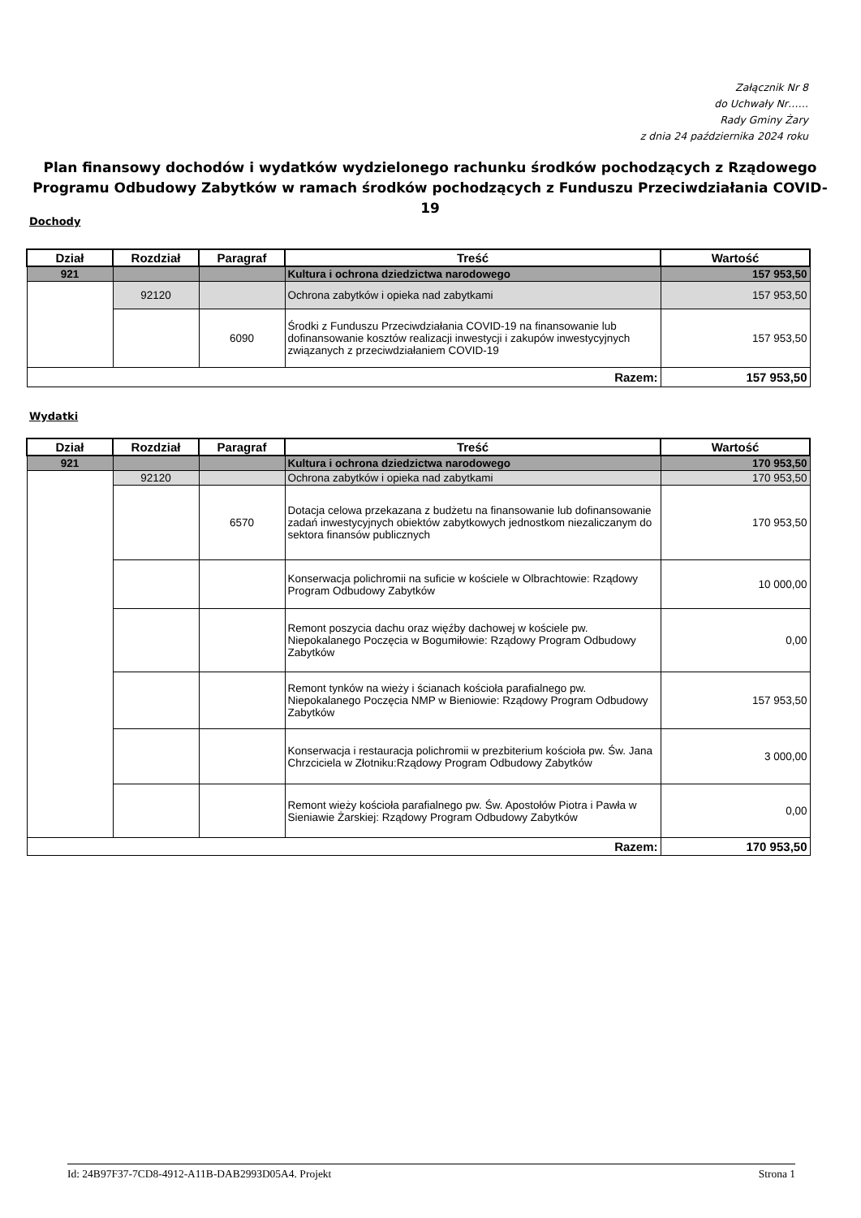Załącznik Nr 8
do Uchwały Nr……
Rady Gminy Żary
z dnia 24 października 2024 roku
Plan finansowy dochodów i wydatków wydzielonego rachunku środków pochodzących z Rządowego Programu Odbudowy Zabytków w ramach środków pochodzących z Funduszu Przeciwdziałania COVID-19
Dochody
| Dział | Rozdział | Paragraf | Treść | Wartość |
| --- | --- | --- | --- | --- |
| 921 | | | Kultura i ochrona dziedzictwa narodowego | 157 953,50 |
| | 92120 | | Ochrona zabytków i opieka nad zabytkami | 157 953,50 |
| | | 6090 | Środki z Funduszu Przeciwdziałania COVID-19 na finansowanie lub dofinansowanie kosztów realizacji inwestycji i zakupów inwestycyjnych związanych z przeciwdziałaniem COVID-19 | 157 953,50 |
| Razem: | | | | 157 953,50 |
Wydatki
| Dział | Rozdział | Paragraf | Treść | Wartość |
| --- | --- | --- | --- | --- |
| 921 | | | Kultura i ochrona dziedzictwa narodowego | 170 953,50 |
| | 92120 | | Ochrona zabytków i opieka nad zabytkami | 170 953,50 |
| | | 6570 | Dotacja celowa przekazana z budżetu na finansowanie lub dofinansowanie zadań inwestycyjnych obiektów zabytkowych jednostkom niezaliczanym do sektora finansów publicznych | 170 953,50 |
| | | | Konserwacja polichromii na suficie w kościele w Olbrachtowie: Rządowy Program Odbudowy Zabytków | 10 000,00 |
| | | | Remont poszycia dachu oraz więźby dachowej w kościele pw. Niepokalanego Poczęcia w Bogumiłowie: Rządowy Program Odbudowy Zabytków | 0,00 |
| | | | Remont tynków na wieży i ścianach kościoła parafialnego pw. Niepokalanego Poczęcia NMP w Bieniowie: Rządowy Program Odbudowy Zabytków | 157 953,50 |
| | | | Konserwacja i restauracja polichromii w prezbiterium kościoła pw. Św. Jana Chrzciciela w Złotniku:Rządowy Program Odbudowy Zabytków | 3 000,00 |
| | | | Remont wieży kościoła parafialnego pw. Św. Apostołów Piotra i Pawła w Sieniawie Żarskiej: Rządowy Program Odbudowy Zabytków | 0,00 |
| Razem: | | | | 170 953,50 |
Id: 24B97F37-7CD8-4912-A11B-DAB2993D05A4. Projekt Strona 1